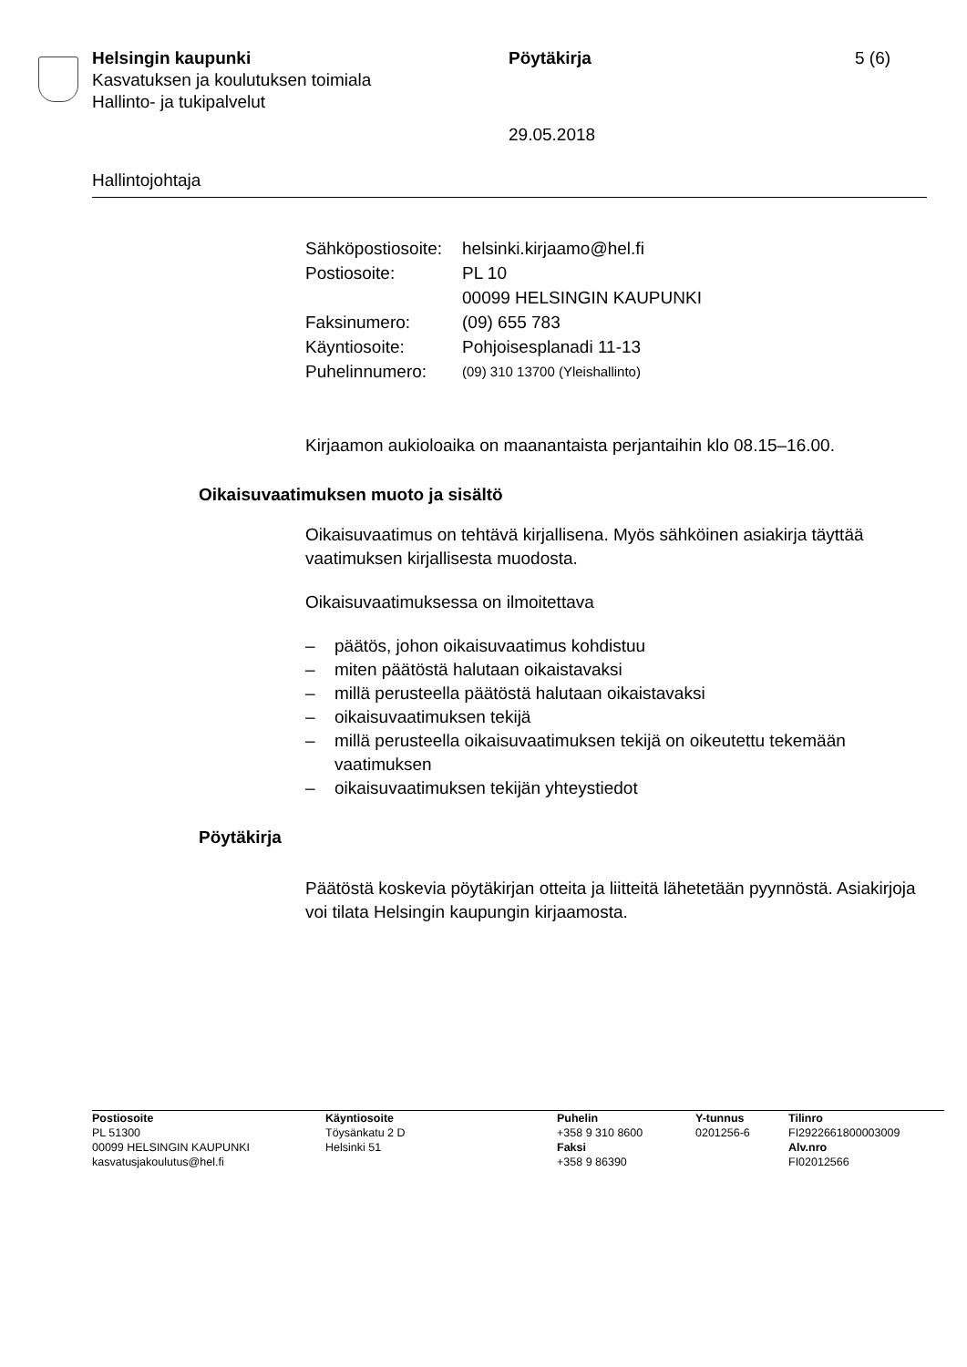Helsingin kaupunki Pöytäkirja 5 (6)
Kasvatuksen ja koulutuksen toimiala
Hallinto- ja tukipalvelut
29.05.2018
Hallintojohtaja
| Sähköpostiosoite: | helsinki.kirjaamo@hel.fi |
| Postiosoite: | PL 10 00099 HELSINGIN KAUPUNKI |
| Faksinumero: | (09) 655 783 |
| Käyntiosoite: | Pohjoisesplanadi 11-13 |
| Puhelinnumero: | (09) 310 13700 (Yleishallinto) |
Kirjaamon aukioloaika on maanantaista perjantaihin klo 08.15–16.00.
Oikaisuvaatimuksen muoto ja sisältö
Oikaisuvaatimus on tehtävä kirjallisena. Myös sähköinen asiakirja täyttää vaatimuksen kirjallisesta muodosta.
Oikaisuvaatimuksessa on ilmoitettava
– päätös, johon oikaisuvaatimus kohdistuu
– miten päätöstä halutaan oikaistavaksi
– millä perusteella päätöstä halutaan oikaistavaksi
– oikaisuvaatimuksen tekijä
– millä perusteella oikaisuvaatimuksen tekijä on oikeutettu tekemään vaatimuksen
– oikaisuvaatimuksen tekijän yhteystiedot
Pöytäkirja
Päätöstä koskevia pöytäkirjan otteita ja liitteitä lähetetään pyynnöstä. Asiakirjoja voi tilata Helsingin kaupungin kirjaamosta.
| Postiosoite PL 51300 00099 HELSINGIN KAUPUNKI kasvatusjakoulutus@hel.fi | Käyntiosoite Töysänkatu 2 D Helsinki 51 | Puhelin +358 9 310 8600 Faksi +358 9 86390 | Y-tunnus 0201256-6 | Tilinro FI2922661800003009 Alv.nro FI02012566 |